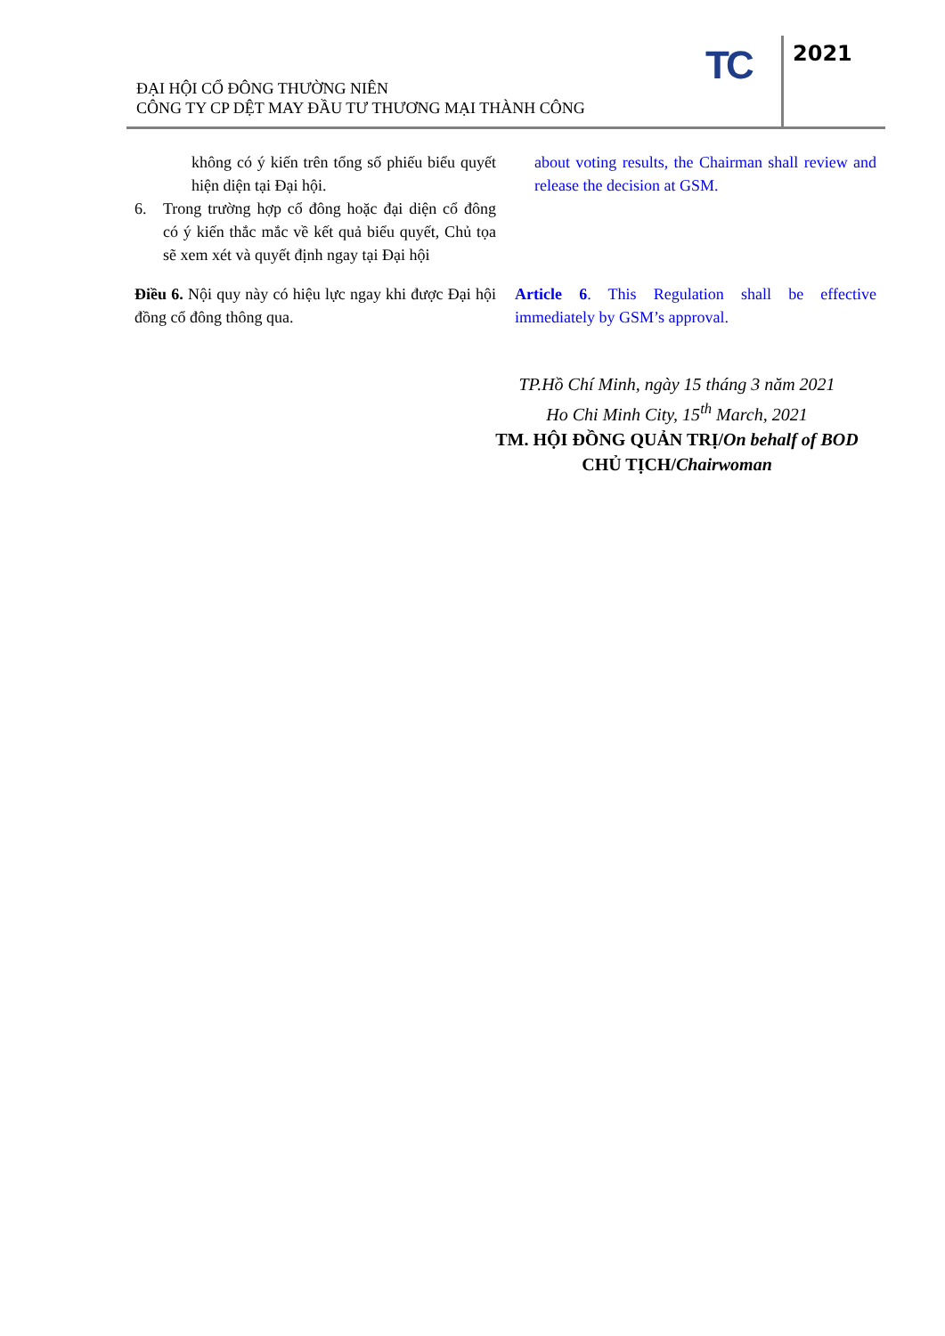ĐẠI HỘI CỔ ĐÔNG THƯỜNG NIÊN
CÔNG TY CP DỆT MAY ĐẦU TƯ THƯƠNG MẠI THÀNH CÔNG
TC 2021
không có ý kiến trên tổng số phiếu biểu quyết hiện diện tại Đại hội.
6. Trong trường hợp cổ đông hoặc đại diện cổ đông có ý kiến thắc mắc về kết quả biểu quyết, Chủ tọa sẽ xem xét và quyết định ngay tại Đại hội
about voting results, the Chairman shall review and release the decision at GSM.
Điều 6. Nội quy này có hiệu lực ngay khi được Đại hội đồng cổ đông thông qua.
Article 6. This Regulation shall be effective immediately by GSM’s approval.
TP.Hồ Chí Minh, ngày 15 tháng 3 năm 2021
Ho Chi Minh City, 15<sup>th</sup> March, 2021
TM. HỘI ĐỒNG QUẢN TRỊ/On behalf of BOD
CHỦ TỊCH/Chairwoman